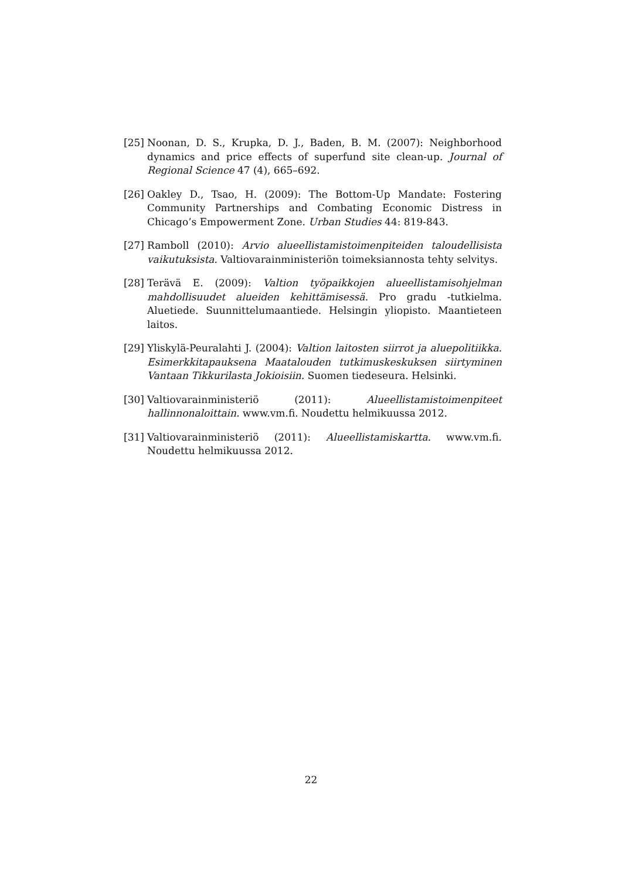[25]
Noonan, D. S., Krupka, D. J., Baden, B. M. (2007): Neighborhood dynamics and price effects of superfund site clean-up. Journal of Regional Science 47 (4), 665–692.
[26]
Oakley D., Tsao, H. (2009): The Bottom-Up Mandate: Fostering Community Partnerships and Combating Economic Distress in Chicago’s Empowerment Zone. Urban Studies 44: 819-843.
[27]
Ramboll (2010): Arvio alueellistamistoimenpiteiden taloudellisista vaikutuksista. Valtiovarainministeriön toimeksiannosta tehty selvitys.
[28]
Terävä E. (2009): Valtion työpaikkojen alueellistamisohjelman mahdollisuudet alueiden kehittämisessä. Pro gradu -tutkielma. Aluetiede. Suunnittelumaantiede. Helsingin yliopisto. Maantieteen laitos.
[29]
Yliskylä-Peuralahti J. (2004): Valtion laitosten siirrot ja aluepolitiikka. Esimerkkitapauksena Maatalouden tutkimuskeskuksen siirtyminen Vantaan Tikkurilasta Jokioisiin. Suomen tiedeseura. Helsinki.
[30]
Valtiovarainministeriö (2011): Alueellistamistoimenpiteet hallinnonaloittain. www.vm.fi. Noudettu helmikuussa 2012.
[31]
Valtiovarainministeriö (2011): Alueellistamiskartta. www.vm.fi. Noudettu helmikuussa 2012.
22